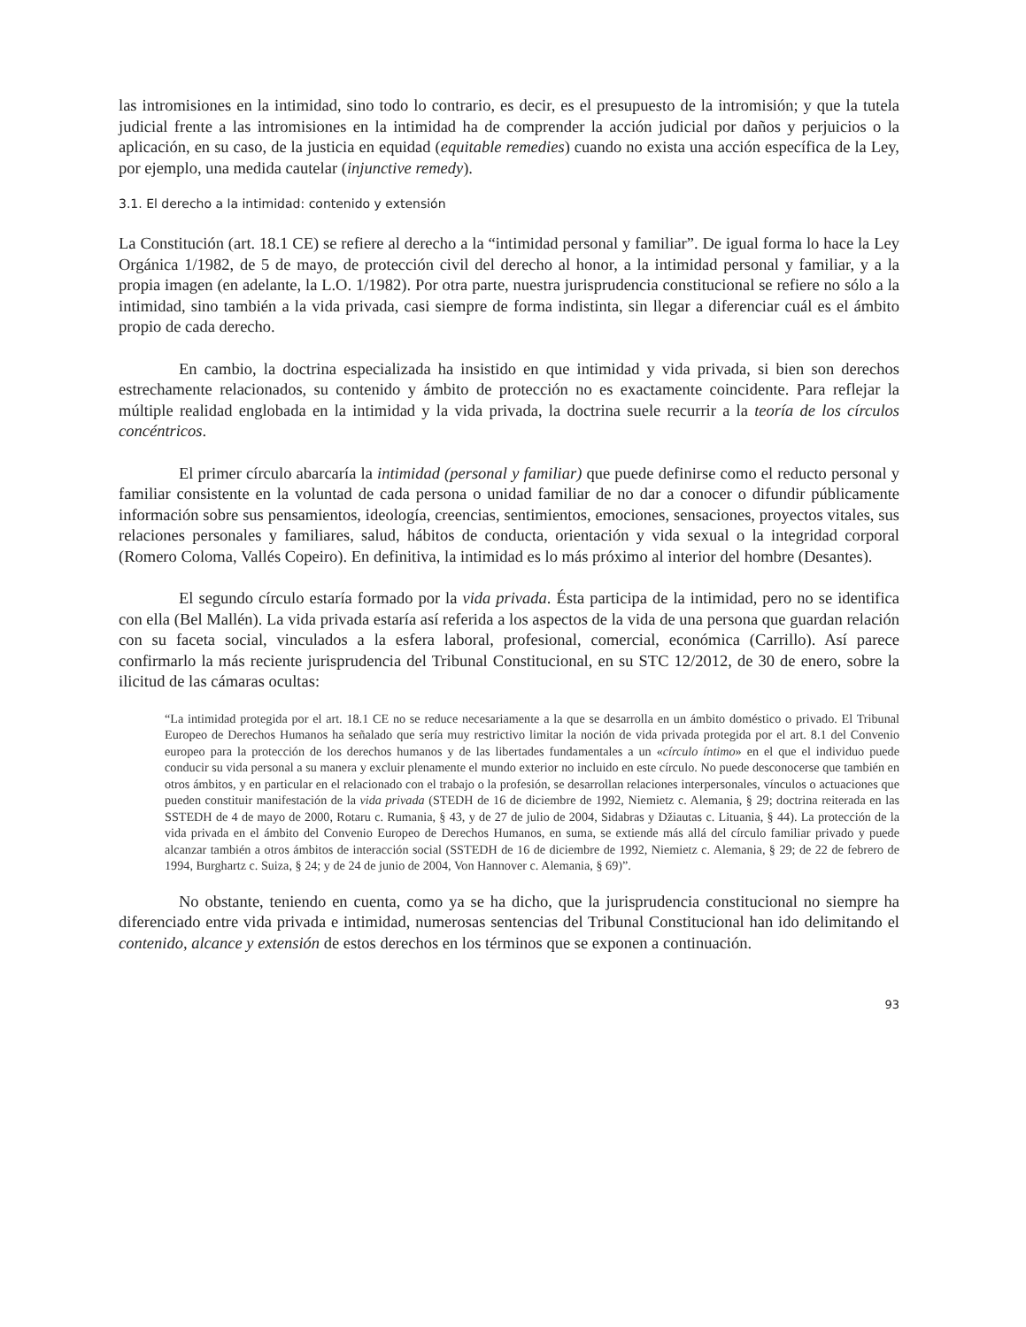las intromisiones en la intimidad, sino todo lo contrario, es decir, es el presupuesto de la intromisión; y que la tutela judicial frente a las intromisiones en la intimidad ha de comprender la acción judicial por daños y perjuicios o la aplicación, en su caso, de la justicia en equidad (equitable remedies) cuando no exista una acción específica de la Ley, por ejemplo, una medida cautelar (injunctive remedy).
3.1. El derecho a la intimidad: contenido y extensión
La Constitución (art. 18.1 CE) se refiere al derecho a la “intimidad personal y familiar”. De igual forma lo hace la Ley Orgánica 1/1982, de 5 de mayo, de protección civil del derecho al honor, a la intimidad personal y familiar, y a la propia imagen (en adelante, la L.O. 1/1982). Por otra parte, nuestra jurisprudencia constitucional se refiere no sólo a la intimidad, sino también a la vida privada, casi siempre de forma indistinta, sin llegar a diferenciar cuál es el ámbito propio de cada derecho.
En cambio, la doctrina especializada ha insistido en que intimidad y vida privada, si bien son derechos estrechamente relacionados, su contenido y ámbito de protección no es exactamente coincidente. Para reflejar la múltiple realidad englobada en la intimidad y la vida privada, la doctrina suele recurrir a la teoría de los círculos concéntricos.
El primer círculo abarcaría la intimidad (personal y familiar) que puede definirse como el reducto personal y familiar consistente en la voluntad de cada persona o unidad familiar de no dar a conocer o difundir públicamente información sobre sus pensamientos, ideología, creencias, sentimientos, emociones, sensaciones, proyectos vitales, sus relaciones personales y familiares, salud, hábitos de conducta, orientación y vida sexual o la integridad corporal (Romero Coloma, Vallés Copeiro). En definitiva, la intimidad es lo más próximo al interior del hombre (Desantes).
El segundo círculo estaría formado por la vida privada. Ésta participa de la intimidad, pero no se identifica con ella (Bel Mallén). La vida privada estaría así referida a los aspectos de la vida de una persona que guardan relación con su faceta social, vinculados a la esfera laboral, profesional, comercial, económica (Carrillo). Así parece confirmarlo la más reciente jurisprudencia del Tribunal Constitucional, en su STC 12/2012, de 30 de enero, sobre la ilicitud de las cámaras ocultas:
“La intimidad protegida por el art. 18.1 CE no se reduce necesariamente a la que se desarrolla en un ámbito doméstico o privado. El Tribunal Europeo de Derechos Humanos ha señalado que sería muy restrictivo limitar la noción de vida privada protegida por el art. 8.1 del Convenio europeo para la protección de los derechos humanos y de las libertades fundamentales a un «círculo íntimo» en el que el individuo puede conducir su vida personal a su manera y excluir plenamente el mundo exterior no incluido en este círculo. No puede desconocerse que también en otros ámbitos, y en particular en el relacionado con el trabajo o la profesión, se desarrollan relaciones interpersonales, vínculos o actuaciones que pueden constituir manifestación de la vida privada (STEDH de 16 de diciembre de 1992, Niemietz c. Alemania, § 29; doctrina reiterada en las SSTEDH de 4 de mayo de 2000, Rotaru c. Rumania, § 43, y de 27 de julio de 2004, Sidabras y Džiautas c. Lituania, § 44). La protección de la vida privada en el ámbito del Convenio Europeo de Derechos Humanos, en suma, se extiende más allá del círculo familiar privado y puede alcanzar también a otros ámbitos de interacción social (SSTEDH de 16 de diciembre de 1992, Niemietz c. Alemania, § 29; de 22 de febrero de 1994, Burghartz c. Suiza, § 24; y de 24 de junio de 2004, Von Hannover c. Alemania, § 69)”.
No obstante, teniendo en cuenta, como ya se ha dicho, que la jurisprudencia constitucional no siempre ha diferenciado entre vida privada e intimidad, numerosas sentencias del Tribunal Constitucional han ido delimitando el contenido, alcance y extensión de estos derechos en los términos que se exponen a continuación.
93